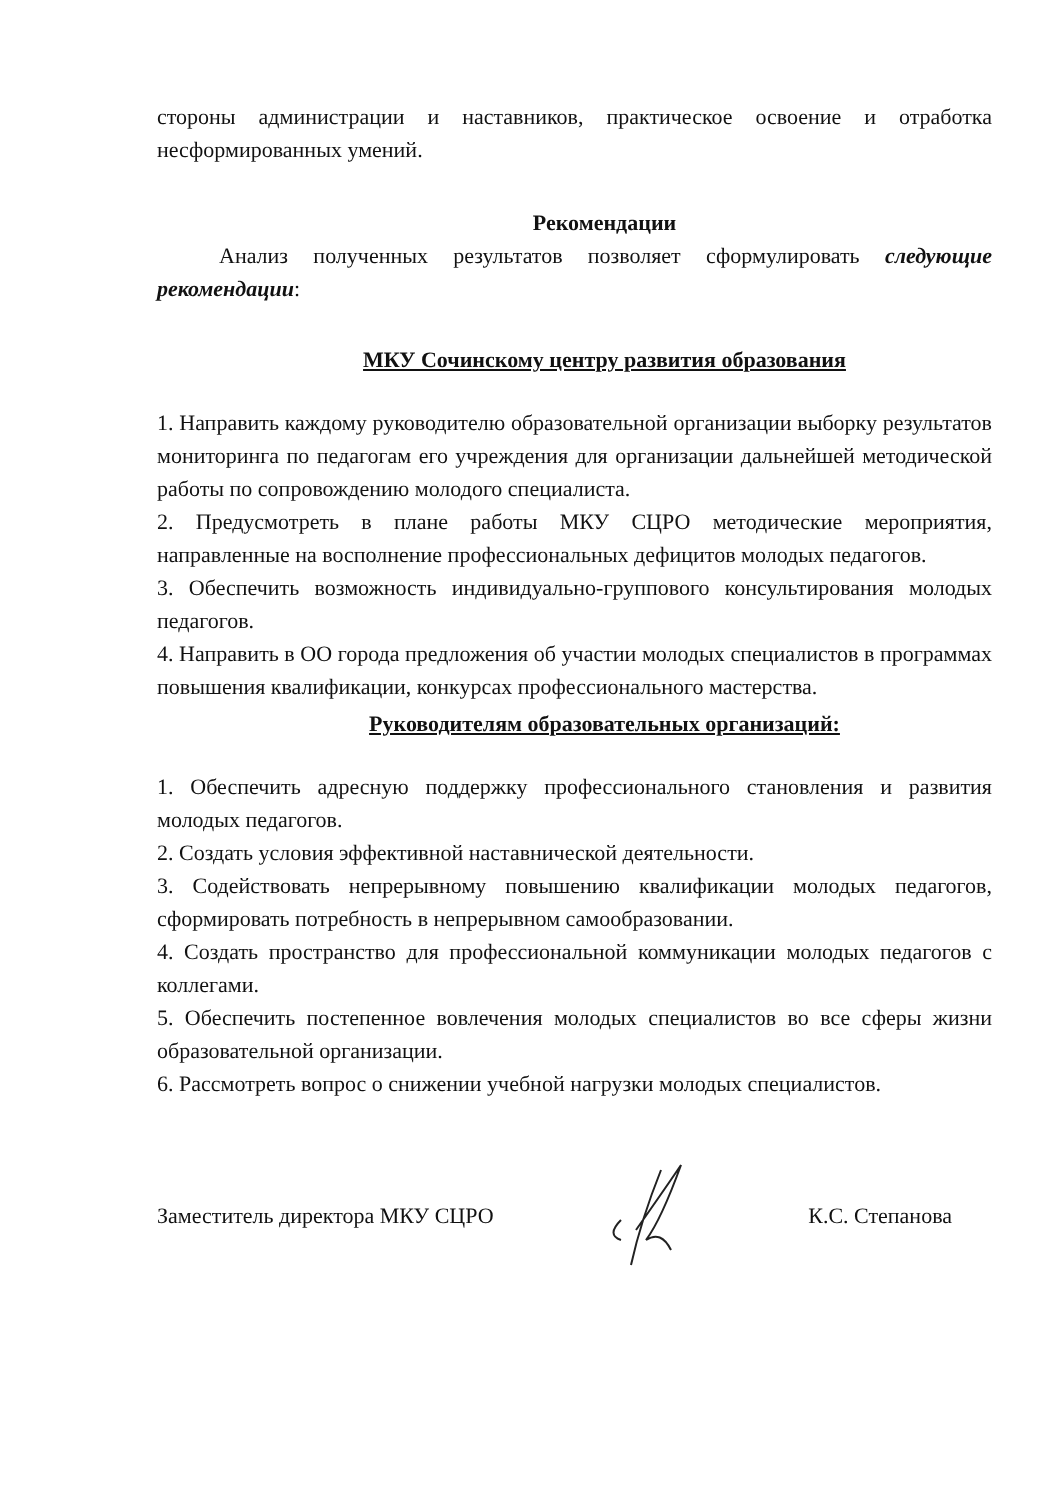стороны администрации и наставников, практическое освоение и отработка несформированных умений.
Рекомендации
Анализ полученных результатов позволяет сформулировать следующие рекомендации:
МКУ Сочинскому центру развития образования
1. Направить каждому руководителю образовательной организации выборку результатов мониторинга по педагогам его учреждения для организации дальнейшей методической работы по сопровождению молодого специалиста.
2. Предусмотреть в плане работы МКУ СЦРО методические мероприятия, направленные на восполнение профессиональных дефицитов молодых педагогов.
3. Обеспечить возможность индивидуально-группового консультирования молодых педагогов.
4. Направить в ОО города предложения об участии молодых специалистов в программах повышения квалификации, конкурсах профессионального мастерства.
Руководителям образовательных организаций:
1. Обеспечить адресную поддержку профессионального становления и развития молодых педагогов.
2. Создать условия эффективной наставнической деятельности.
3. Содействовать непрерывному повышению квалификации молодых педагогов, сформировать потребность в непрерывном самообразовании.
4. Создать пространство для профессиональной коммуникации молодых педагогов с коллегами.
5. Обеспечить постепенное вовлечения молодых специалистов во все сферы жизни образовательной организации.
6. Рассмотреть вопрос о снижении учебной нагрузки молодых специалистов.
Заместитель директора МКУ СЦРО К.С. Степанова